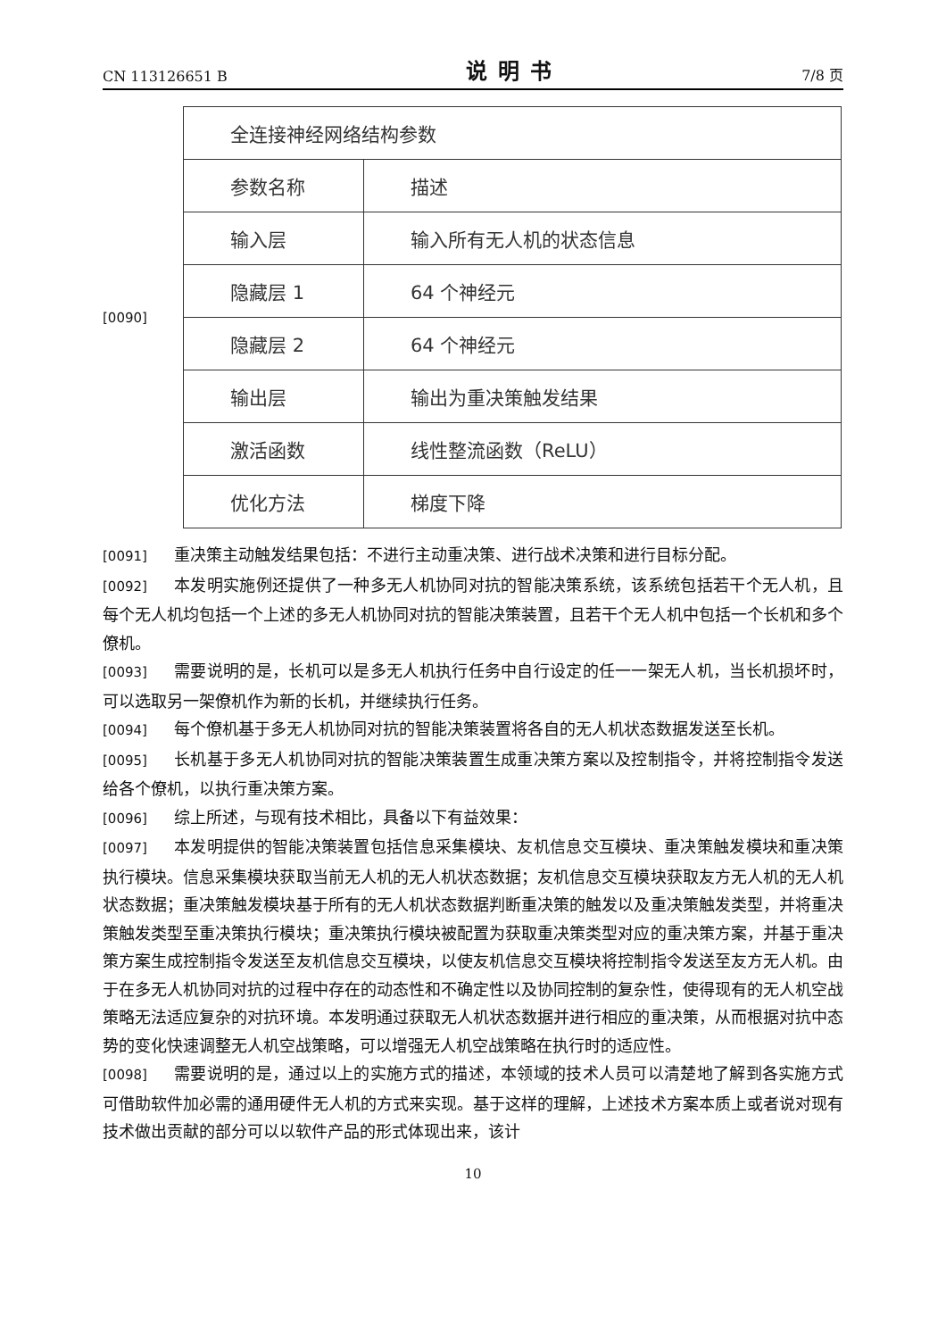CN 113126651 B 说明书 7/8 页
[0090]
| 全连接神经网络结构参数 | |
| 参数名称 | 描述 |
| 输入层 | 输入所有无人机的状态信息 |
| 隐藏层 1 | 64 个神经元 |
| 隐藏层 2 | 64 个神经元 |
| 输出层 | 输出为重决策触发结果 |
| 激活函数 | 线性整流函数（ReLU） |
| 优化方法 | 梯度下降 |
[0091] 重决策主动触发结果包括：不进行主动重决策、进行战术决策和进行目标分配。
[0092] 本发明实施例还提供了一种多无人机协同对抗的智能决策系统，该系统包括若干个无人机，且每个无人机均包括一个上述的多无人机协同对抗的智能决策装置，且若干个无人机中包括一个长机和多个僚机。
[0093] 需要说明的是，长机可以是多无人机执行任务中自行设定的任一一架无人机，当长机损坏时，可以选取另一架僚机作为新的长机，并继续执行任务。
[0094] 每个僚机基于多无人机协同对抗的智能决策装置将各自的无人机状态数据发送至长机。
[0095] 长机基于多无人机协同对抗的智能决策装置生成重决策方案以及控制指令，并将控制指令发送给各个僚机，以执行重决策方案。
[0096] 综上所述，与现有技术相比，具备以下有益效果：
[0097] 本发明提供的智能决策装置包括信息采集模块、友机信息交互模块、重决策触发模块和重决策执行模块。信息采集模块获取当前无人机的无人机状态数据；友机信息交互模块获取友方无人机的无人机状态数据；重决策触发模块基于所有的无人机状态数据判断重决策的触发以及重决策触发类型，并将重决策触发类型至重决策执行模块；重决策执行模块被配置为获取重决策类型对应的重决策方案，并基于重决策方案生成控制指令发送至友机信息交互模块，以使友机信息交互模块将控制指令发送至友方无人机。由于在多无人机协同对抗的过程中存在的动态性和不确定性以及协同控制的复杂性，使得现有的无人机空战策略无法适应复杂的对抗环境。本发明通过获取无人机状态数据并进行相应的重决策，从而根据对抗中态势的变化快速调整无人机空战策略，可以增强无人机空战策略在执行时的适应性。
[0098] 需要说明的是，通过以上的实施方式的描述，本领域的技术人员可以清楚地了解到各实施方式可借助软件加必需的通用硬件无人机的方式来实现。基于这样的理解，上述技术方案本质上或者说对现有技术做出贡献的部分可以以软件产品的形式体现出来，该计
10